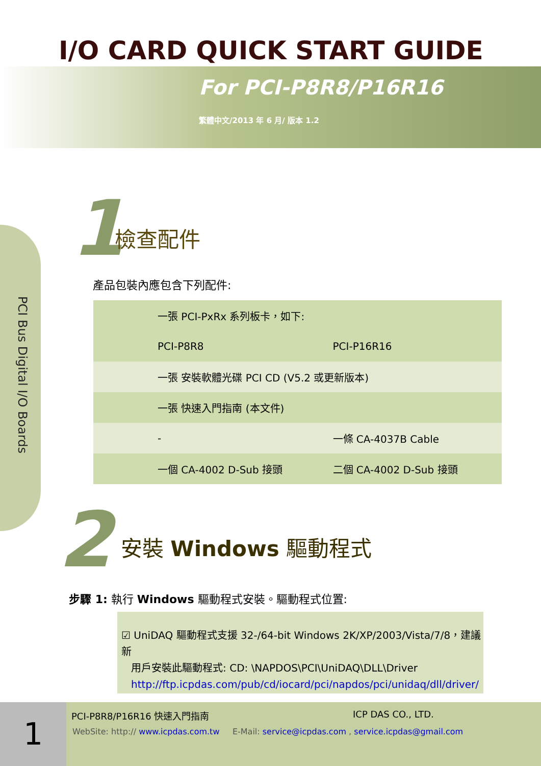I/O CARD QUICK START GUIDE
For PCI-P8R8/P16R16
繁體中文/2013 年 6 月/ 版本 1.2
PCI Bus Digital I/O Boards
1 檢查配件
產品包裝內應包含下列配件:
| | 一張 PCI-PxRx 系列板卡，如下: | |
| | PCI-P8R8 | PCI-P16R16 |
| | 一張 安裝軟體光碟 PCI CD (V5.2 或更新版本) | |
| | 一張 快速入門指南 (本文件) | |
| | - | 一條 CA-4037B Cable |
| | 一個 CA-4002 D-Sub 接頭 | 二個 CA-4002 D-Sub 接頭 |
2 安裝 Windows 驅動程式
步驟 1: 執行 Windows 驅動程式安裝。驅動程式位置:
☑ UniDAQ 驅動程式支援 32-/64-bit Windows 2K/XP/2003/Vista/7/8，建議新
用戶安裝此驅動程式: CD: \NAPDOS\PCI\UniDAQ\DLL\Driver
http://ftp.icpdas.com/pub/cd/iocard/pci/napdos/pci/unidaq/dll/driver/
1 PCI-P8R8/P16R16 快速入門指南 ICP DAS CO., LTD.
WebSite: http:// www.icpdas.com.tw E-Mail: service@icpdas.com , service.icpdas@gmail.com